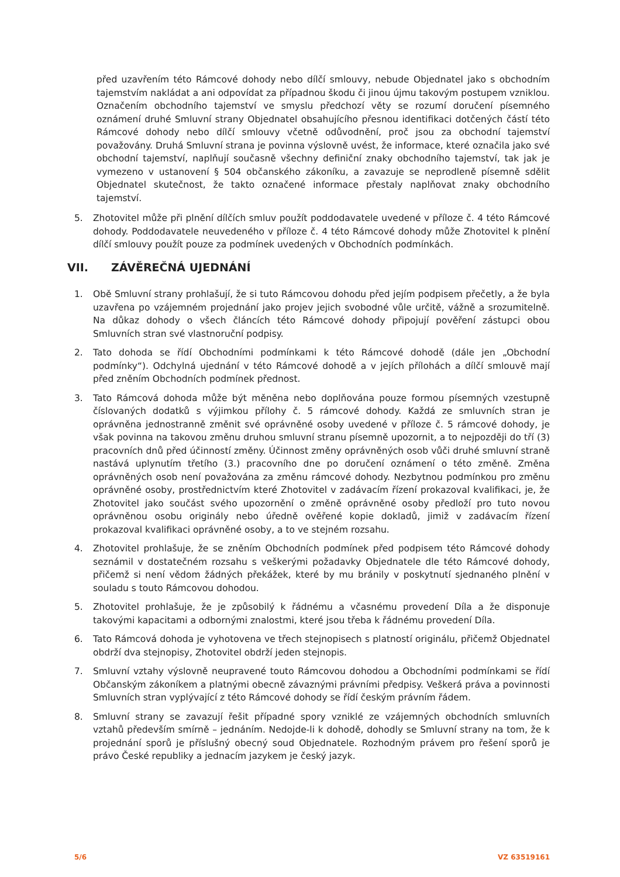před uzavřením této Rámcové dohody nebo dílčí smlouvy, nebude Objednatel jako s obchodním tajemstvím nakládat a ani odpovídat za případnou škodu či jinou újmu takovým postupem vzniklou. Označením obchodního tajemství ve smyslu předchozí věty se rozumí doručení písemného oznámení druhé Smluvní strany Objednatel obsahujícího přesnou identifikaci dotčených částí této Rámcové dohody nebo dílčí smlouvy včetně odůvodnění, proč jsou za obchodní tajemství považovány. Druhá Smluvní strana je povinna výslovně uvést, že informace, které označila jako své obchodní tajemství, naplňují současně všechny definiční znaky obchodního tajemství, tak jak je vymezeno v ustanovení § 504 občanského zákoníku, a zavazuje se neprodleně písemně sdělit Objednatel skutečnost, že takto označené informace přestaly naplňovat znaky obchodního tajemství.
5. Zhotovitel může při plnění dílčích smluv použít poddodavatele uvedené v příloze č. 4 této Rámcové dohody. Poddodavatele neuvedeného v příloze č. 4 této Rámcové dohody může Zhotovitel k plnění dílčí smlouvy použít pouze za podmínek uvedených v Obchodních podmínkách.
VII. ZÁVĚREČNÁ UJEDNÁNÍ
1. Obě Smluvní strany prohlašují, že si tuto Rámcovou dohodu před jejím podpisem přečetly, a že byla uzavřena po vzájemném projednání jako projev jejich svobodné vůle určitě, vážně a srozumitelně. Na důkaz dohody o všech článcích této Rámcové dohody připojují pověření zástupci obou Smluvních stran své vlastnoruční podpisy.
2. Tato dohoda se řídí Obchodními podmínkami k této Rámcové dohodě (dále jen „Obchodní podmínky“). Odchylná ujednání v této Rámcové dohodě a v jejích přílohách a dílčí smlouvě mají před zněním Obchodních podmínek přednost.
3. Tato Rámcová dohoda může být měněna nebo doplňována pouze formou písemných vzestupně číslovaných dodatků s výjimkou přílohy č. 5 rámcové dohody. Každá ze smluvních stran je oprávněna jednostranně změnit své oprávněné osoby uvedené v příloze č. 5 rámcové dohody, je však povinna na takovou změnu druhou smluvní stranu písemně upozornit, a to nejpozději do tří (3) pracovních dnů před účinností změny. Účinnost změny oprávněných osob vůči druhé smluvní straně nastává uplynutím třetího (3.) pracovního dne po doručení oznámení o této změně. Změna oprávněných osob není považována za změnu rámcové dohody. Nezbytnou podmínkou pro změnu oprávněné osoby, prostřednictvím které Zhotovitel v zadávacím řízení prokazoval kvalifikaci, je, že Zhotovitel jako součást svého upozornění o změně oprávněné osoby předloží pro tuto novou oprávněnou osobu originály nebo úředně ověřené kopie dokladů, jimiž v zadávacím řízení prokazoval kvalifikaci oprávněné osoby, a to ve stejném rozsahu.
4. Zhotovitel prohlašuje, že se zněním Obchodních podmínek před podpisem této Rámcové dohody seznámil v dostatečném rozsahu s veškerými požadavky Objednatele dle této Rámcové dohody, přičemž si není vědom žádných překážek, které by mu bránily v poskytnutí sjednaného plnění v souladu s touto Rámcovou dohodou.
5. Zhotovitel prohlašuje, že je způsobilý k řádnému a včasnému provedení Díla a že disponuje takovými kapacitami a odbornými znalostmi, které jsou třeba k řádnému provedení Díla.
6. Tato Rámcová dohoda je vyhotovena ve třech stejnopisech s platností originálu, přičemž Objednatel obdrží dva stejnopisy, Zhotovitel obdrží jeden stejnopis.
7. Smluvní vztahy výslovně neupravené touto Rámcovou dohodou a Obchodními podmínkami se řídí Občanským zákoníkem a platnými obecně závaznými právními předpisy. Veškerá práva a povinnosti Smluvních stran vyplývající z této Rámcové dohody se řídí českým právním řádem.
8. Smluvní strany se zavazují řešit případné spory vzniklé ze vzájemných obchodních smluvních vztahů především smírně – jednáním. Nedojde-li k dohodě, dohodly se Smluvní strany na tom, že k projednání sporů je příslušný obecný soud Objednatele. Rozhodným právem pro řešení sporů je právo České republiky a jednacím jazykem je český jazyk.
5/6 VZ 63519161